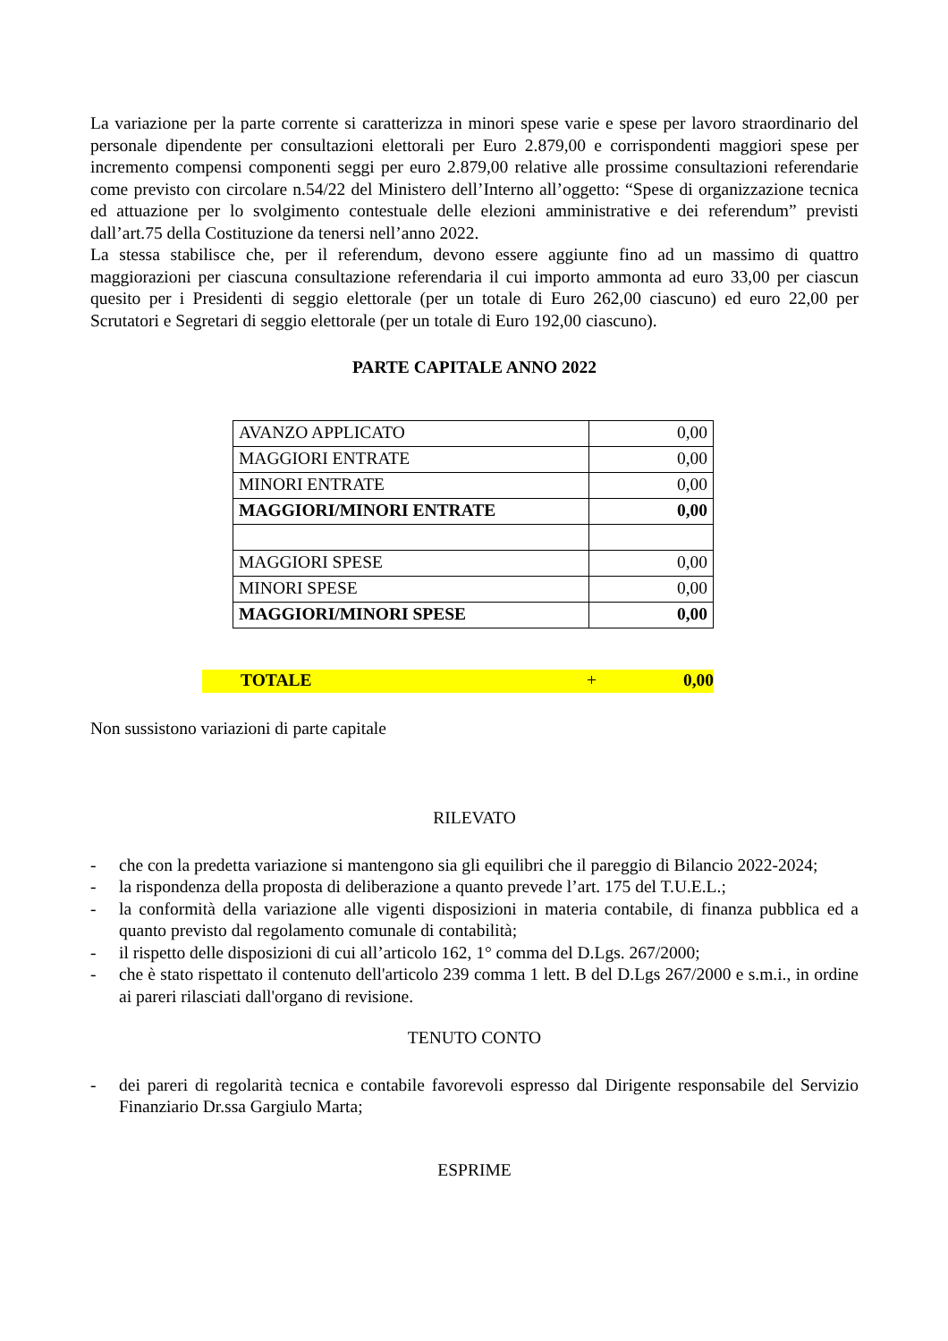La variazione per la parte corrente si caratterizza in minori spese varie e spese per lavoro straordinario del personale dipendente per consultazioni elettorali per Euro 2.879,00 e corrispondenti maggiori spese per incremento compensi componenti seggi per euro 2.879,00 relative alle prossime consultazioni referendarie come previsto con circolare n.54/22 del Ministero dell’Interno all’oggetto: “Spese di organizzazione tecnica ed attuazione per lo svolgimento contestuale delle elezioni amministrative e dei referendum” previsti dall’art.75 della Costituzione da tenersi nell’anno 2022.
La stessa stabilisce che, per il referendum, devono essere aggiunte fino ad un massimo di quattro maggiorazioni per ciascuna consultazione referendaria il cui importo ammonta ad euro 33,00 per ciascun quesito per i Presidenti di seggio elettorale (per un totale di Euro 262,00 ciascuno) ed euro 22,00 per Scrutatori e Segretari di seggio elettorale (per un totale di Euro 192,00 ciascuno).
PARTE CAPITALE ANNO 2022
| AVANZO APPLICATO | 0,00 |
| MAGGIORI ENTRATE | 0,00 |
| MINORI ENTRATE | 0,00 |
| MAGGIORI/MINORI ENTRATE | 0,00 |
| MAGGIORI SPESE | 0,00 |
| MINORI SPESE | 0,00 |
| MAGGIORI/MINORI SPESE | 0,00 |
TOTALE + 0,00
Non sussistono variazioni di parte capitale
RILEVATO
- che con la predetta variazione si mantengono sia gli equilibri che il pareggio di Bilancio 2022-2024;
- la rispondenza della proposta di deliberazione a quanto prevede l’art. 175 del T.U.E.L.;
- la conformità della variazione alle vigenti disposizioni in materia contabile, di finanza pubblica ed a quanto previsto dal regolamento comunale di contabilità;
- il rispetto delle disposizioni di cui all’articolo 162, 1° comma del D.Lgs. 267/2000;
- che è stato rispettato il contenuto dell'articolo 239 comma 1 lett. B del D.Lgs 267/2000 e s.m.i., in ordine ai pareri rilasciati dall'organo di revisione.
TENUTO CONTO
- dei pareri di regolarità tecnica e contabile favorevoli espresso dal Dirigente responsabile del Servizio Finanziario Dr.ssa Gargiulo Marta;
ESPRIME